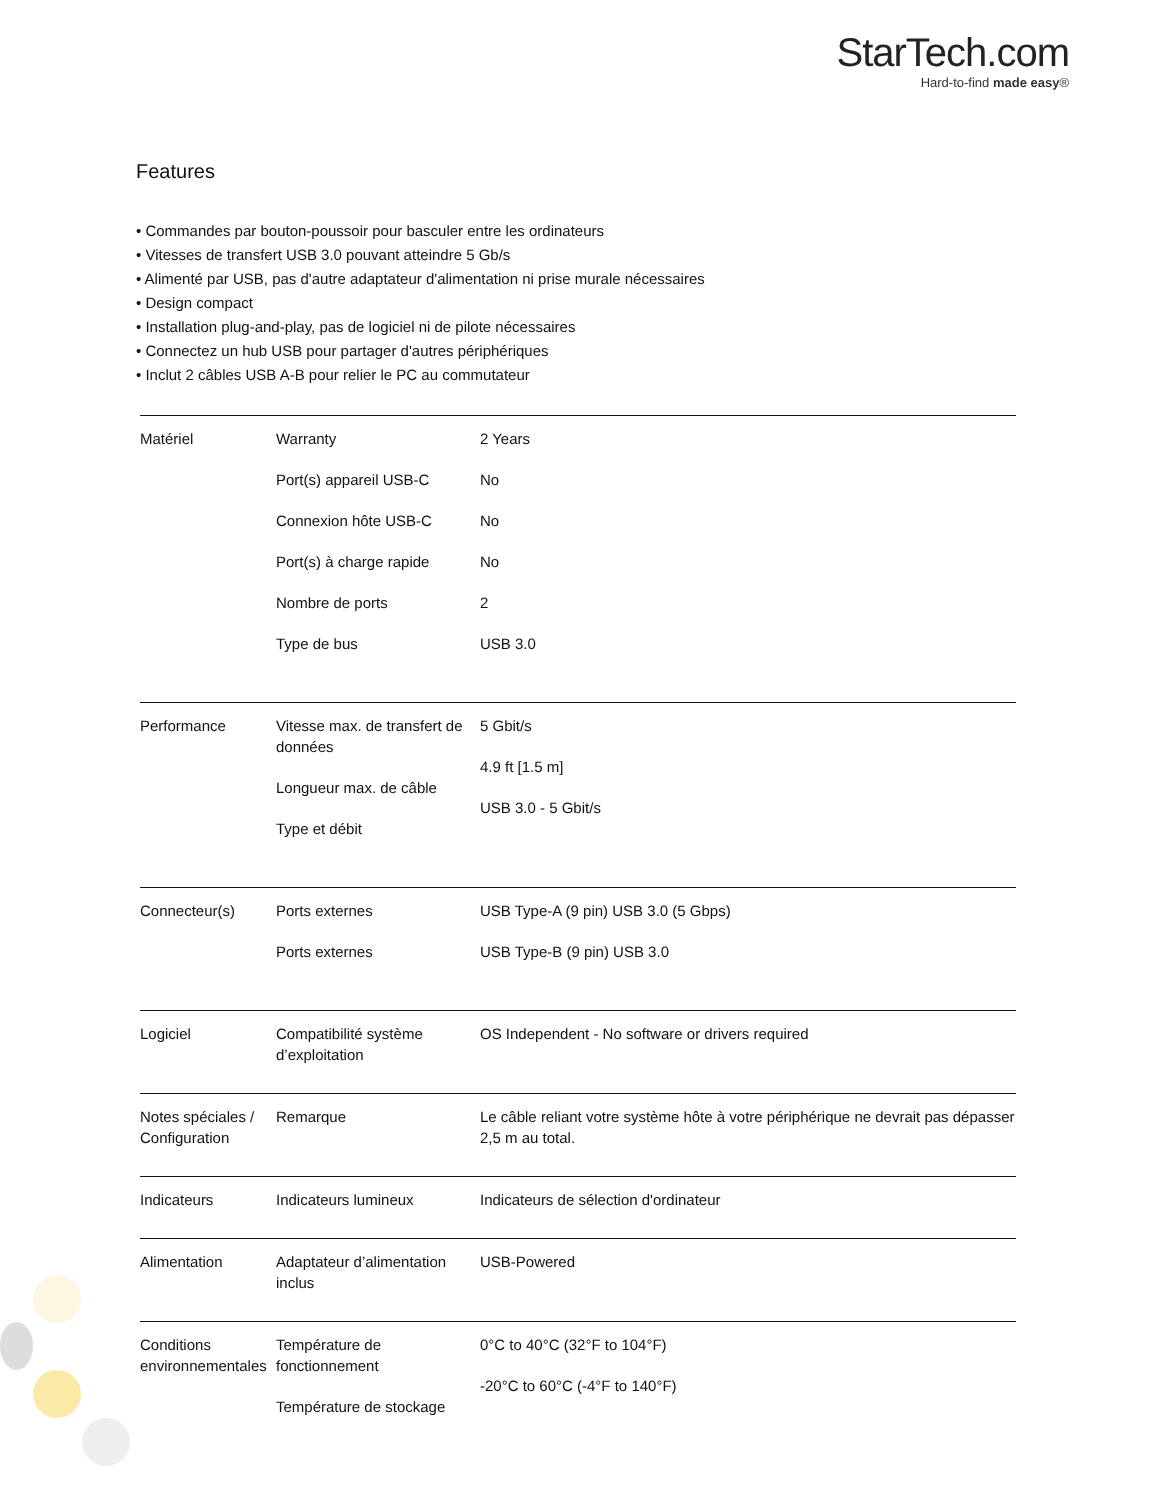StarTech.com
Hard-to-find made easy®
Features
• Commandes par bouton-poussoir pour basculer entre les ordinateurs
• Vitesses de transfert USB 3.0 pouvant atteindre 5 Gb/s
• Alimenté par USB, pas d'autre adaptateur d'alimentation ni prise murale nécessaires
• Design compact
• Installation plug-and-play, pas de logiciel ni de pilote nécessaires
• Connectez un hub USB pour partager d'autres périphériques
• Inclut 2 câbles USB A-B pour relier le PC au commutateur
| Matériel | Warranty Port(s) appareil USB-C Connexion hôte USB-C Port(s) à charge rapide Nombre de ports Type de bus | 2 Years No No No 2 USB 3.0 |
| Performance | Vitesse max. de transfert de données Longueur max. de câble Type et débit | 5 Gbit/s 4.9 ft [1.5 m] USB 3.0 - 5 Gbit/s |
| Connecteur(s) | Ports externes Ports externes | USB Type-A (9 pin) USB 3.0 (5 Gbps) USB Type-B (9 pin) USB 3.0 |
| Logiciel | Compatibilité système d’exploitation | OS Independent - No software or drivers required |
| Notes spéciales / Configuration | Remarque | Le câble reliant votre système hôte à votre périphérique ne devrait pas dépasser 2,5 m au total. |
| Indicateurs | Indicateurs lumineux | Indicateurs de sélection d'ordinateur |
| Alimentation | Adaptateur d’alimentation inclus | USB-Powered |
| Conditions environnementales | Température de fonctionnement Température de stockage | 0°C to 40°C (32°F to 104°F) -20°C to 60°C (-4°F to 140°F) |